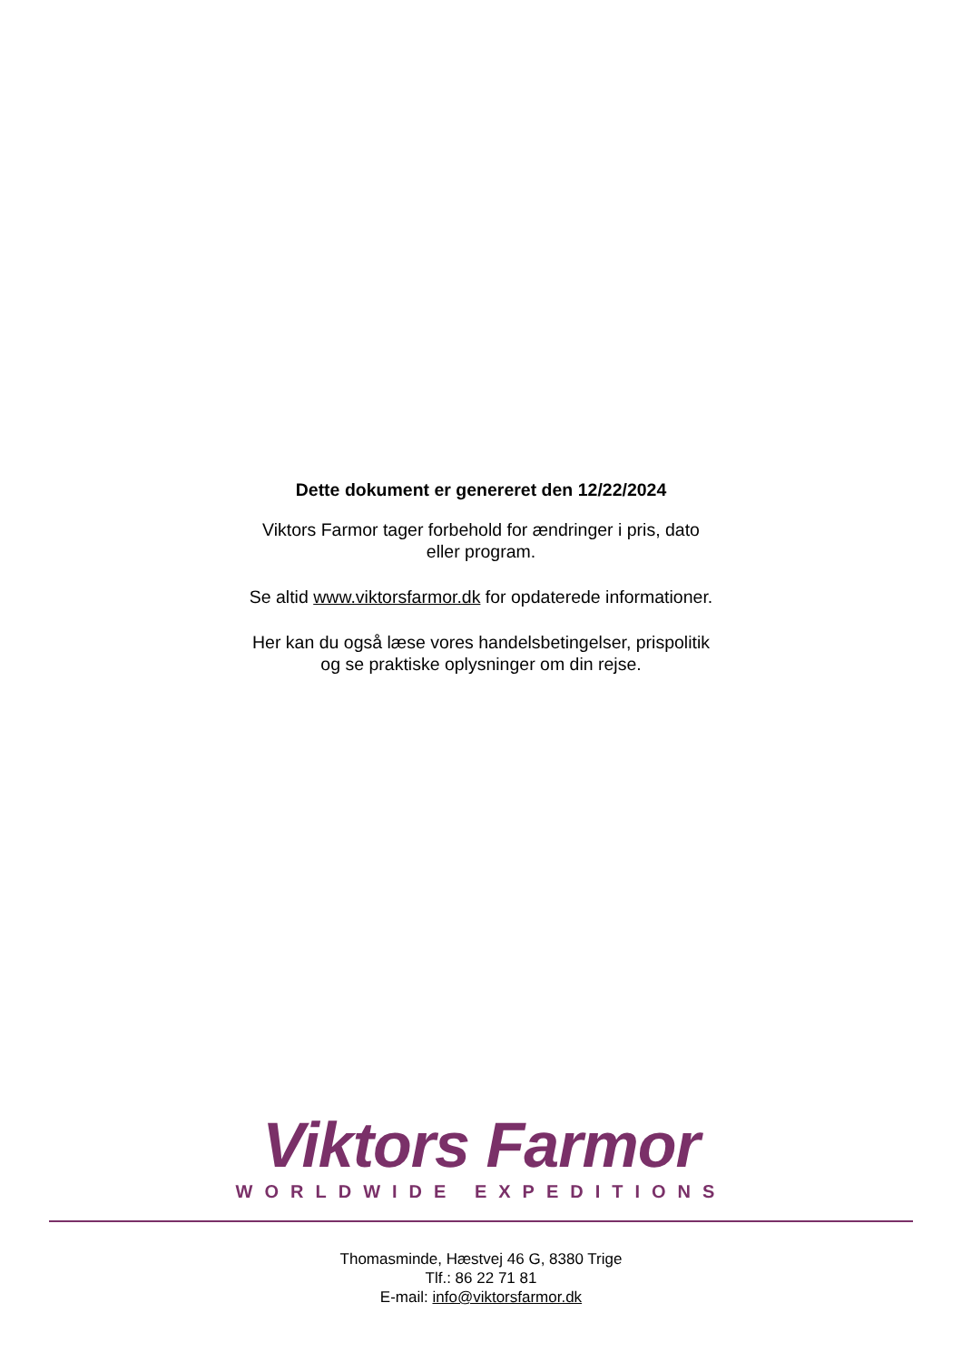Dette dokument er genereret den 12/22/2024
Viktors Farmor tager forbehold for ændringer i pris, dato
eller program.
Se altid www.viktorsfarmor.dk for opdaterede informationer.
Her kan du også læse vores handelsbetingelser, prispolitik
og se praktiske oplysninger om din rejse.
Viktors Farmor
WORLDWIDE EXPEDITIONS
Thomasminde, Hæstvej 46 G, 8380 Trige
Tlf.: 86 22 71 81
E-mail: info@viktorsfarmor.dk